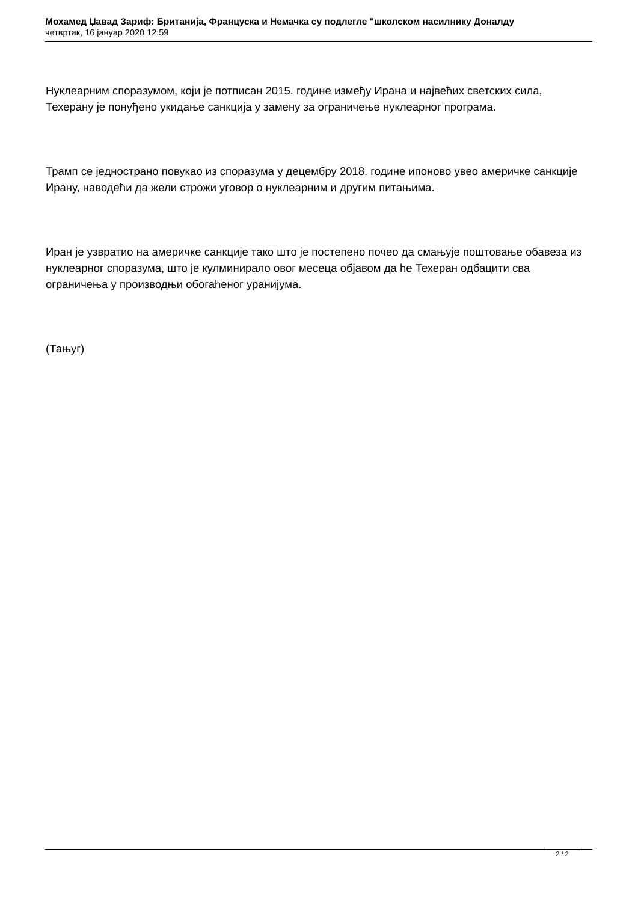Мохамед Џавад Зариф: Британија, Француска и Немачка су подлегле "школском насилнику Доналду
четвртак, 16 јануар 2020 12:59
Нуклеарним споразумом, који је потписан 2015. године између Ирана и највећих светских сила, Техерану је понуђено укидање санкција у замену за ограничење нуклеарног програма.
Трамп се једнострано повукао из споразума у децембру 2018. године ипоново увео америчке санкције Ирану, наводећи да жели строжи уговор о нуклеарним и другим питањима.
Иран је узвратио на америчке санкције тако што је постепено почео да смањује поштовање обавеза из нуклеарног споразума, што је кулминирало овог месеца објавом да ће Техеран одбацити сва ограничења у производњи обогаћеног уранијума.
(Тањуг)
2 / 2